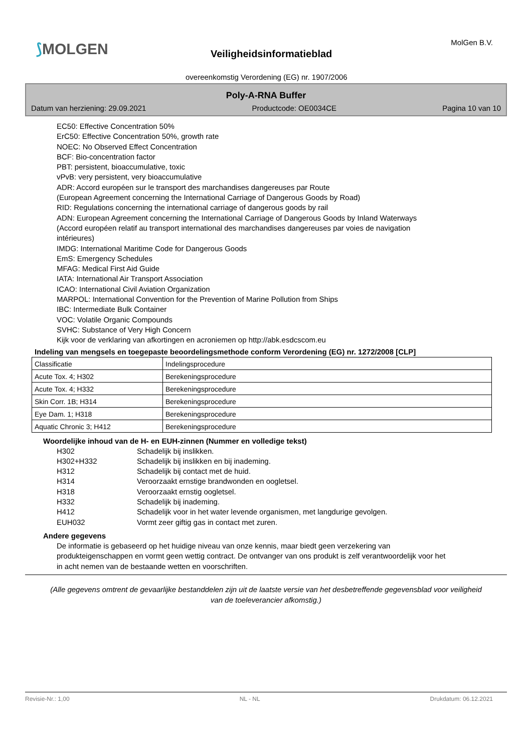⟆MOLGEN MolGen B.V.
Veiligheidsinformatieblad
overeenkomstig Verordening (EG) nr. 1907/2006
Poly-A-RNA Buffer
Datum van herziening: 29.09.2021 Productcode: OE0034CE Pagina 10 van 10
EC50: Effective Concentration 50%
ErC50: Effective Concentration 50%, growth rate
NOEC: No Observed Effect Concentration
BCF: Bio-concentration factor
PBT: persistent, bioaccumulative, toxic
vPvB: very persistent, very bioaccumulative
ADR: Accord européen sur le transport des marchandises dangereuses par Route
(European Agreement concerning the International Carriage of Dangerous Goods by Road)
RID: Regulations concerning the international carriage of dangerous goods by rail
ADN: European Agreement concerning the International Carriage of Dangerous Goods by Inland Waterways
(Accord européen relatif au transport international des marchandises dangereuses par voies de navigation
intérieures)
IMDG: International Maritime Code for Dangerous Goods
EmS: Emergency Schedules
MFAG: Medical First Aid Guide
IATA: International Air Transport Association
ICAO: International Civil Aviation Organization
MARPOL: International Convention for the Prevention of Marine Pollution from Ships
IBC: Intermediate Bulk Container
VOC: Volatile Organic Compounds
SVHC: Substance of Very High Concern
Kijk voor de verklaring van afkortingen en acroniemen op http://abk.esdcscom.eu
Indeling van mengsels en toegepaste beoordelingsmethode conform Verordening (EG) nr. 1272/2008 [CLP]
| Classificatie | Indelingsprocedure |
| Acute Tox. 4; H302 | Berekeningsprocedure |
| Acute Tox. 4; H332 | Berekeningsprocedure |
| Skin Corr. 1B; H314 | Berekeningsprocedure |
| Eye Dam. 1; H318 | Berekeningsprocedure |
| Aquatic Chronic 3; H412 | Berekeningsprocedure |
Woordelijke inhoud van de H- en EUH-zinnen (Nummer en volledige tekst)
H302 Schadelijk bij inslikken.
H302+H332 Schadelijk bij inslikken en bij inademing.
H312 Schadelijk bij contact met de huid.
H314 Veroorzaakt ernstige brandwonden en oogletsel.
H318 Veroorzaakt ernstig oogletsel.
H332 Schadelijk bij inademing.
H412 Schadelijk voor in het water levende organismen, met langdurige gevolgen.
EUH032 Vormt zeer giftig gas in contact met zuren.
Andere gegevens
De informatie is gebaseerd op het huidige niveau van onze kennis, maar biedt geen verzekering van produkteigenschappen en vormt geen wettig contract. De ontvanger van ons produkt is zelf verantwoordelijk voor het in acht nemen van de bestaande wetten en voorschriften.
(Alle gegevens omtrent de gevaarlijke bestanddelen zijn uit de laatste versie van het desbetreffende gegevensblad voor veiligheid van de toeleverancier afkomstig.)
Revisie-Nr.: 1,00 NL - NL Drukdatum: 06.12.2021